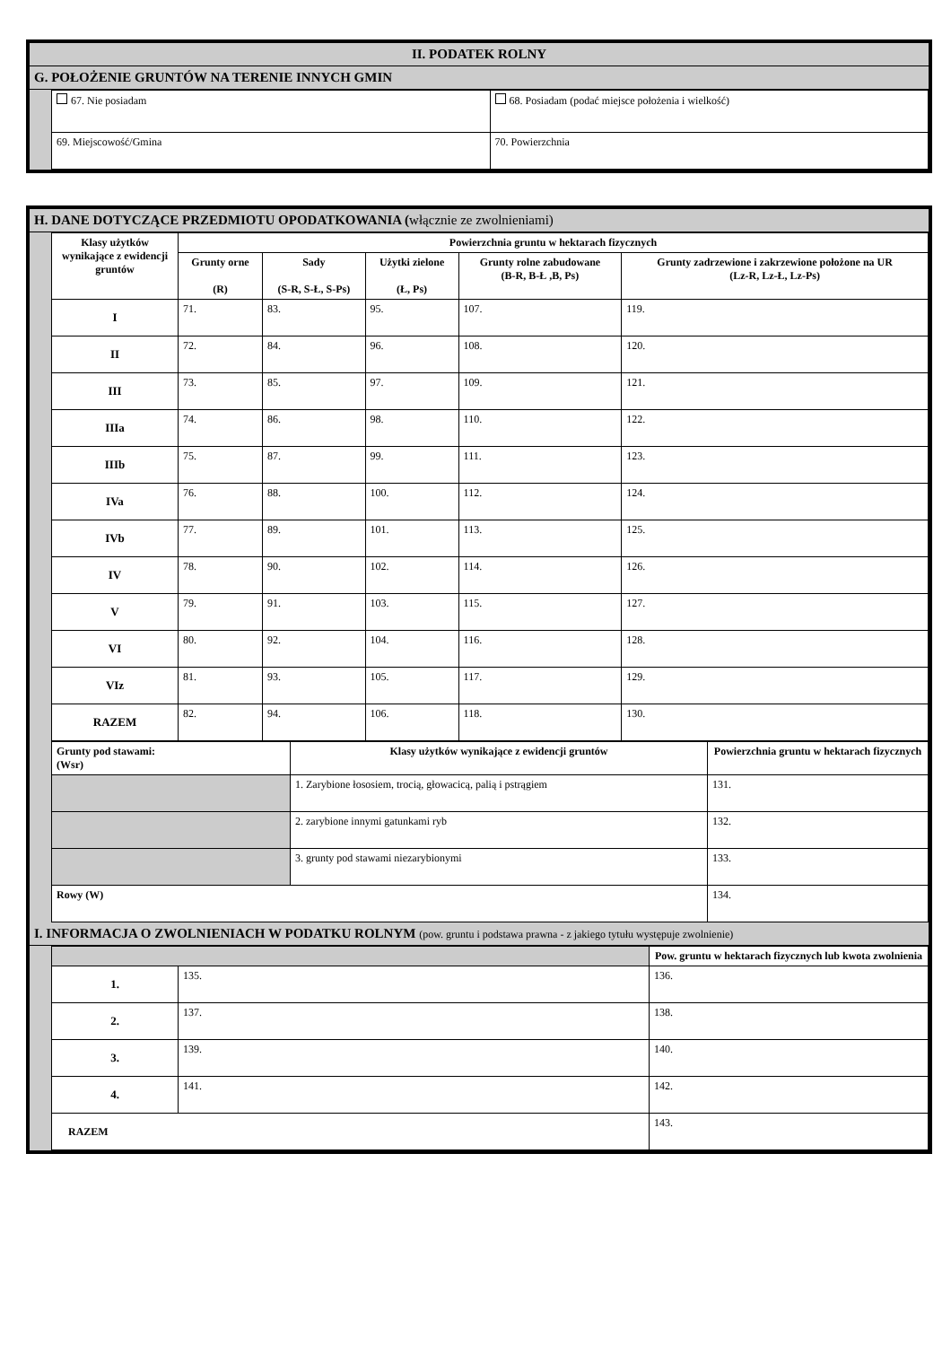II. PODATEK ROLNY
G. POŁOŻENIE GRUNTÓW NA TERENIE INNYCH GMIN
| 67. Nie posiadam | 68. Posiadam (podać miejsce położenia i wielkość) |
| 69. Miejscowość/Gmina | 70. Powierzchnia |
H. DANE DOTYCZĄCE PRZEDMIOTU OPODATKOWANIA (włącznie ze zwolnieniami)
| Klasy użytków wynikające z ewidencji gruntów | Powierzchnia gruntu w hektarach fizycznych | | | | |
| --- | --- | --- | --- | --- | --- |
| | Grunty orne (R) | Sady (S-R, S-Ł, S-Ps) | Użytki zielone (Ł, Ps) | Grunty rolne zabudowane (B-R, B-Ł ,B, Ps) | Grunty zadrzewione i zakrzewione położone na UR (Lz-R, Lz-Ł, Lz-Ps) |
| I | 71. | 83. | 95. | 107. | 119. |
| II | 72. | 84. | 96. | 108. | 120. |
| III | 73. | 85. | 97. | 109. | 121. |
| IIIa | 74. | 86. | 98. | 110. | 122. |
| IIIb | 75. | 87. | 99. | 111. | 123. |
| IVa | 76. | 88. | 100. | 112. | 124. |
| IVb | 77. | 89. | 101. | 113. | 125. |
| IV | 78. | 90. | 102. | 114. | 126. |
| V | 79. | 91. | 103. | 115. | 127. |
| VI | 80. | 92. | 104. | 116. | 128. |
| VIz | 81. | 93. | 105. | 117. | 129. |
| RAZEM | 82. | 94. | 106. | 118. | 130. |
| Grunty pod stawami: (Wsr) | Klasy użytków wynikające z ewidencji gruntów | Powierzchnia gruntu w hektarach fizycznych |
| --- | --- | --- |
| | 1. Zarybione łososiem, trocią, głowacicą, palią i pstrągiem | 131. |
| | 2. zarybione innymi gatunkami ryb | 132. |
| | 3. grunty pod stawami niezarybionymi | 133. |
| Rowy (W) | | 134. |
I. INFORMACJA O ZWOLNIENIACH W PODATKU ROLNYM (pow. gruntu i podstawa prawna - z jakiego tytułu występuje zwolnienie)
| | | Pow. gruntu w hektarach fizycznych lub kwota zwolnienia |
| 1. | 135. | 136. |
| 2. | 137. | 138. |
| 3. | 139. | 140. |
| 4. | 141. | 142. |
| RAZEM | | 143. |